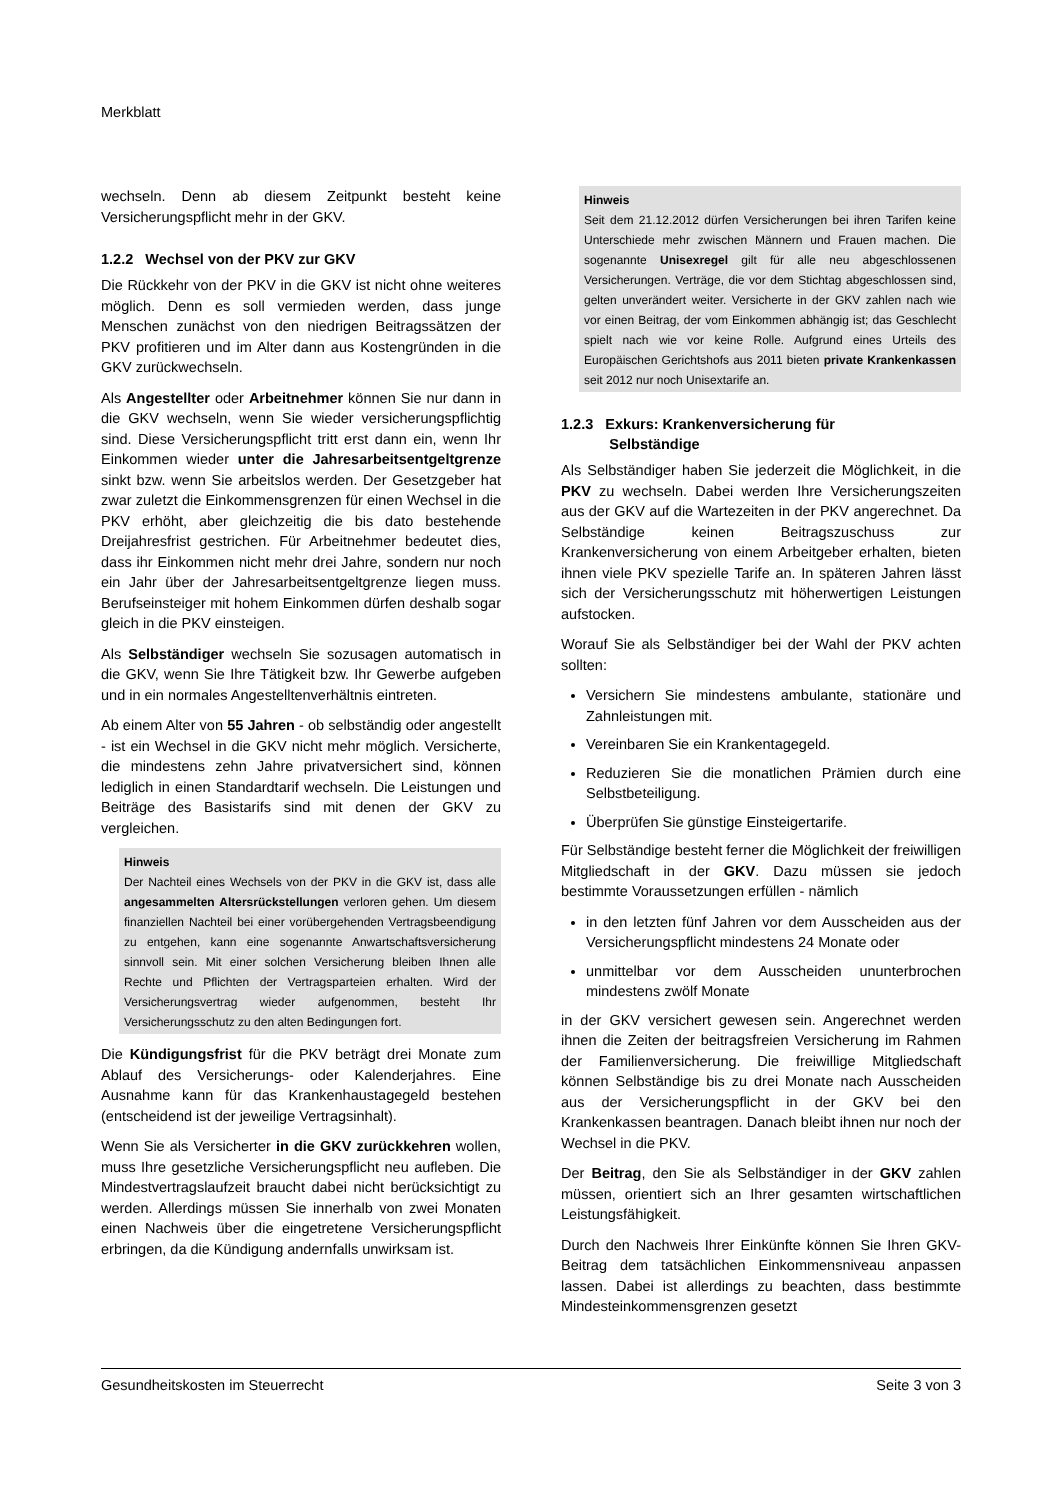Merkblatt
wechseln. Denn ab diesem Zeitpunkt besteht keine Versicherungspflicht mehr in der GKV.
1.2.2 Wechsel von der PKV zur GKV
Die Rückkehr von der PKV in die GKV ist nicht ohne weiteres möglich. Denn es soll vermieden werden, dass junge Menschen zunächst von den niedrigen Beitragssätzen der PKV profitieren und im Alter dann aus Kostengründen in die GKV zurückwechseln.
Als Angestellter oder Arbeitnehmer können Sie nur dann in die GKV wechseln, wenn Sie wieder versicherungspflichtig sind. Diese Versicherungspflicht tritt erst dann ein, wenn Ihr Einkommen wieder unter die Jahresarbeitsentgeltgrenze sinkt bzw. wenn Sie arbeitslos werden. Der Gesetzgeber hat zwar zuletzt die Einkommensgrenzen für einen Wechsel in die PKV erhöht, aber gleichzeitig die bis dato bestehende Dreijahresfrist gestrichen. Für Arbeitnehmer bedeutet dies, dass ihr Einkommen nicht mehr drei Jahre, sondern nur noch ein Jahr über der Jahresarbeitsentgeltgrenze liegen muss. Berufseinsteiger mit hohem Einkommen dürfen deshalb sogar gleich in die PKV einsteigen.
Als Selbständiger wechseln Sie sozusagen automatisch in die GKV, wenn Sie Ihre Tätigkeit bzw. Ihr Gewerbe aufgeben und in ein normales Angestelltenverhältnis eintreten.
Ab einem Alter von 55 Jahren - ob selbständig oder angestellt - ist ein Wechsel in die GKV nicht mehr möglich. Versicherte, die mindestens zehn Jahre privatversichert sind, können lediglich in einen Standardtarif wechseln. Die Leistungen und Beiträge des Basistarifs sind mit denen der GKV zu vergleichen.
Hinweis
Der Nachteil eines Wechsels von der PKV in die GKV ist, dass alle angesammelten Altersrückstellungen verloren gehen. Um diesem finanziellen Nachteil bei einer vorübergehenden Vertragsbeendigung zu entgehen, kann eine sogenannte Anwartschaftsversicherung sinnvoll sein. Mit einer solchen Versicherung bleiben Ihnen alle Rechte und Pflichten der Vertragsparteien erhalten. Wird der Versicherungsvertrag wieder aufgenommen, besteht Ihr Versicherungsschutz zu den alten Bedingungen fort.
Die Kündigungsfrist für die PKV beträgt drei Monate zum Ablauf des Versicherungs- oder Kalenderjahres. Eine Ausnahme kann für das Krankenhaustagegeld bestehen (entscheidend ist der jeweilige Vertragsinhalt).
Wenn Sie als Versicherter in die GKV zurückkehren wollen, muss Ihre gesetzliche Versicherungspflicht neu aufleben. Die Mindestvertragslaufzeit braucht dabei nicht berücksichtigt zu werden. Allerdings müssen Sie innerhalb von zwei Monaten einen Nachweis über die eingetretene Versicherungspflicht erbringen, da die Kündigung andernfalls unwirksam ist.
Hinweis
Seit dem 21.12.2012 dürfen Versicherungen bei ihren Tarifen keine Unterschiede mehr zwischen Männern und Frauen machen. Die sogenannte Unisexregel gilt für alle neu abgeschlossenen Versicherungen. Verträge, die vor dem Stichtag abgeschlossen sind, gelten unverändert weiter. Versicherte in der GKV zahlen nach wie vor einen Beitrag, der vom Einkommen abhängig ist; das Geschlecht spielt nach wie vor keine Rolle. Aufgrund eines Urteils des Europäischen Gerichtshofs aus 2011 bieten private Krankenkassen seit 2012 nur noch Unisextarife an.
1.2.3 Exkurs: Krankenversicherung für
Selbständige
Als Selbständiger haben Sie jederzeit die Möglichkeit, in die PKV zu wechseln. Dabei werden Ihre Versicherungszeiten aus der GKV auf die Wartezeiten in der PKV angerechnet. Da Selbständige keinen Beitragszuschuss zur Krankenversicherung von einem Arbeitgeber erhalten, bieten ihnen viele PKV spezielle Tarife an. In späteren Jahren lässt sich der Versicherungsschutz mit höherwertigen Leistungen aufstocken.
Worauf Sie als Selbständiger bei der Wahl der PKV achten sollten:
Versichern Sie mindestens ambulante, stationäre und Zahnleistungen mit.
Vereinbaren Sie ein Krankentagegeld.
Reduzieren Sie die monatlichen Prämien durch eine Selbstbeteiligung.
Überprüfen Sie günstige Einsteigertarife.
Für Selbständige besteht ferner die Möglichkeit der freiwilligen Mitgliedschaft in der GKV. Dazu müssen sie jedoch bestimmte Voraussetzungen erfüllen - nämlich
in den letzten fünf Jahren vor dem Ausscheiden aus der Versicherungspflicht mindestens 24 Monate oder
unmittelbar vor dem Ausscheiden ununterbrochen mindestens zwölf Monate
in der GKV versichert gewesen sein. Angerechnet werden ihnen die Zeiten der beitragsfreien Versicherung im Rahmen der Familienversicherung. Die freiwillige Mitgliedschaft können Selbständige bis zu drei Monate nach Ausscheiden aus der Versicherungspflicht in der GKV bei den Krankenkassen beantragen. Danach bleibt ihnen nur noch der Wechsel in die PKV.
Der Beitrag, den Sie als Selbständiger in der GKV zahlen müssen, orientiert sich an Ihrer gesamten wirtschaftlichen Leistungsfähigkeit.
Durch den Nachweis Ihrer Einkünfte können Sie Ihren GKV-Beitrag dem tatsächlichen Einkommensniveau anpassen lassen. Dabei ist allerdings zu beachten, dass bestimmte Mindesteinkommensgrenzen gesetzt
Gesundheitskosten im Steuerrecht Seite 3 von 3